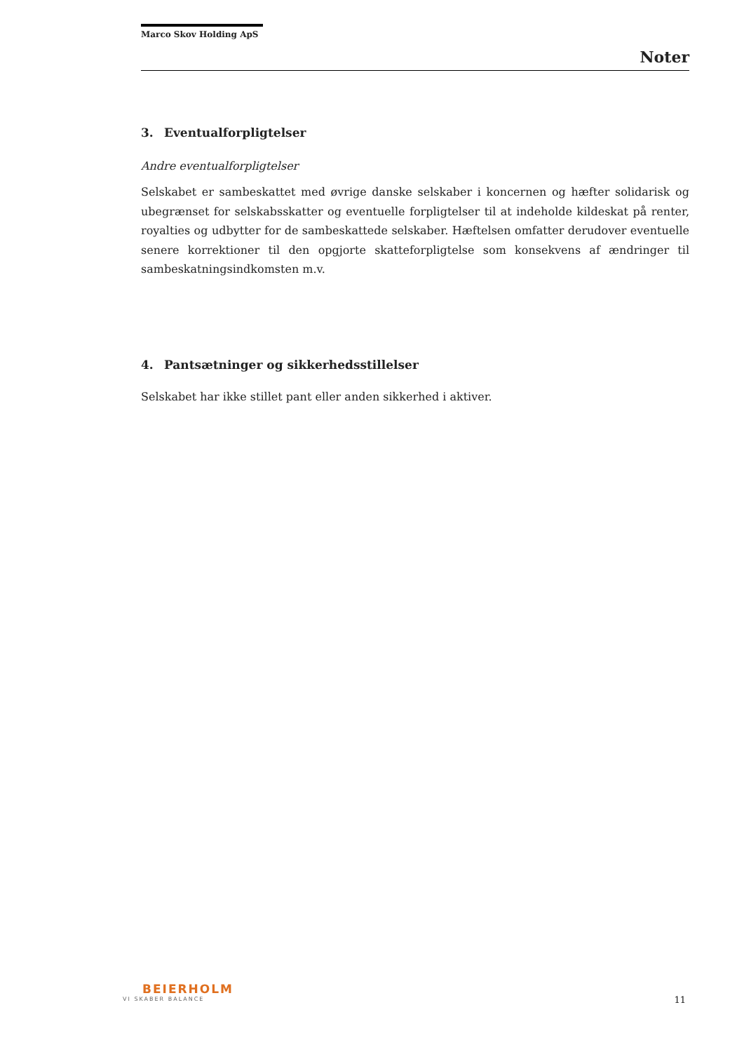Marco Skov Holding ApS
Noter
3. Eventualforpligtelser
Andre eventualforpligtelser
Selskabet er sambeskattet med øvrige danske selskaber i koncernen og hæfter solidarisk og ubegrænset for selskabsskatter og eventuelle forpligtelser til at indeholde kildeskat på renter, royalties og udbytter for de sambeskattede selskaber. Hæftelsen omfatter derudover eventu­elle senere korrektioner til den opgjorte skatteforpligtelse som konsekvens af ændringer til sambeskatningsindkomsten m.v.
4. Pantsætninger og sikkerhedsstillelser
Selskabet har ikke stillet pant eller anden sikkerhed i aktiver.
BEIERHOLM
VI SKABER BALANCE
11